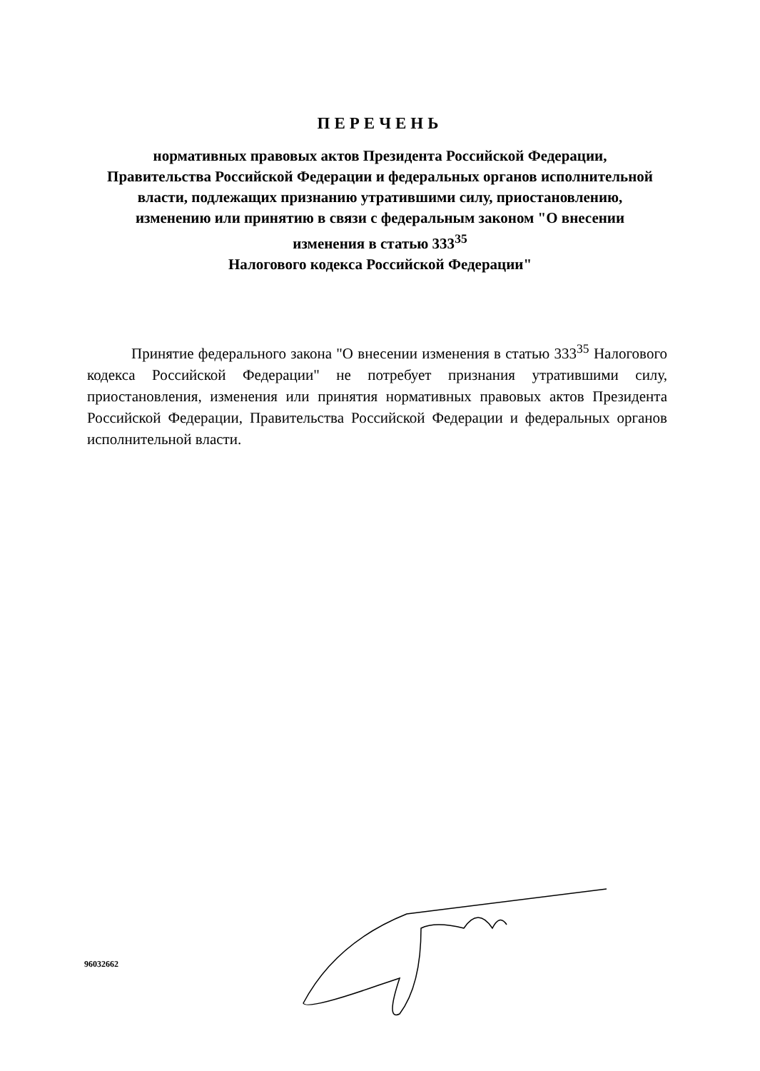ПЕРЕЧЕНЬ
нормативных правовых актов Президента Российской Федерации, Правительства Российской Федерации и федеральных органов исполнительной власти, подлежащих признанию утратившими силу, приостановлению, изменению или принятию в связи с федеральным законом "О внесении изменения в статью 333<sup>35</sup>
Налогового кодекса Российской Федерации"
Принятие федерального закона "О внесении изменения в статью 333<sup>35</sup> Налогового кодекса Российской Федерации" не потребует признания утратившими силу, приостановления, изменения или принятия нормативных правовых актов Президента Российской Федерации, Правительства Российской Федерации и федеральных органов исполнительной власти.
96032662